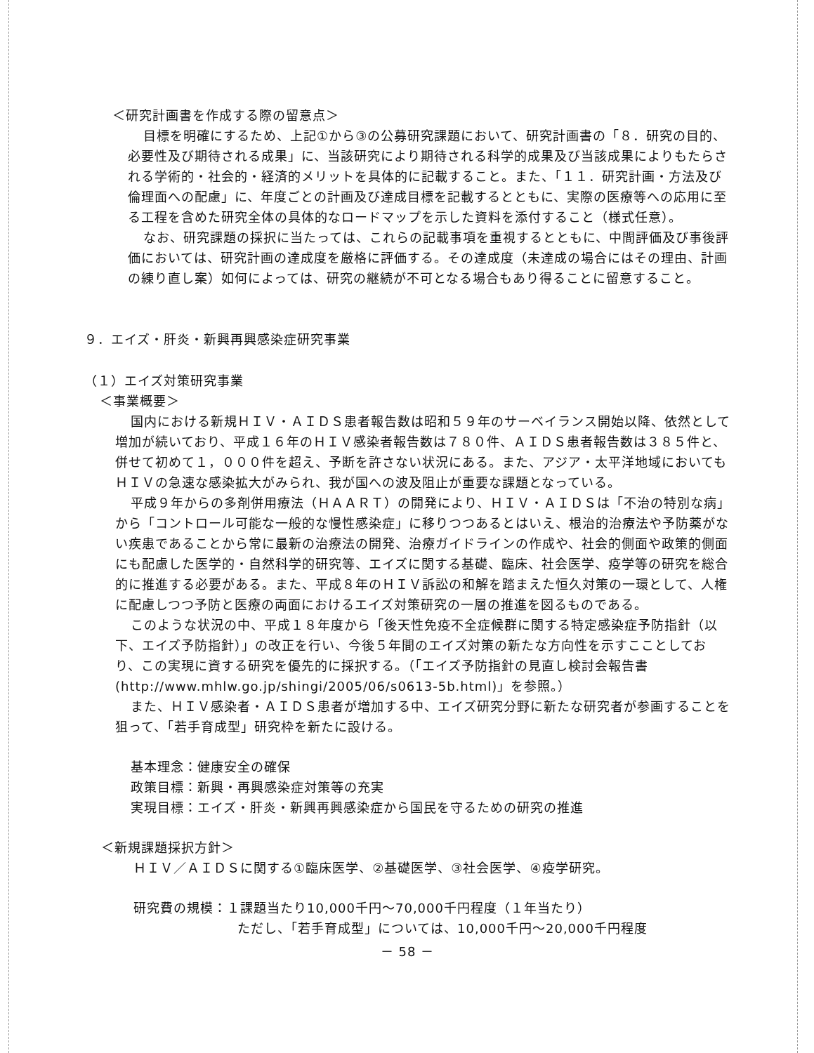＜研究計画書を作成する際の留意点＞
目標を明確にするため、上記①から③の公募研究課題において、研究計画書の「８．研究の目的、必要性及び期待される成果」に、当該研究により期待される科学的成果及び当該成果によりもたらされる学術的・社会的・経済的メリットを具体的に記載すること。また、「１１．研究計画・方法及び倫理面への配慮」に、年度ごとの計画及び達成目標を記載するとともに、実際の医療等への応用に至る工程を含めた研究全体の具体的なロードマップを示した資料を添付すること（様式任意）。
なお、研究課題の採択に当たっては、これらの記載事項を重視するとともに、中間評価及び事後評価においては、研究計画の達成度を厳格に評価する。その達成度（未達成の場合にはその理由、計画の練り直し案）如何によっては、研究の継続が不可となる場合もあり得ることに留意すること。
９．エイズ・肝炎・新興再興感染症研究事業
（１）エイズ対策研究事業
＜事業概要＞
国内における新規ＨＩＶ・ＡＩＤＳ患者報告数は昭和５９年のサーベイランス開始以降、依然として増加が続いており、平成１６年のＨＩＶ感染者報告数は７８０件、ＡＩＤＳ患者報告数は３８５件と、併せて初めて１，０００件を超え、予断を許さない状況にある。また、アジア・太平洋地域においてもＨＩＶの急速な感染拡大がみられ、我が国への波及阻止が重要な課題となっている。
平成９年からの多剤併用療法（ＨＡＡＲＴ）の開発により、ＨＩＶ・ＡＩＤＳは「不治の特別な病」から「コントロール可能な一般的な慢性感染症」に移りつつあるとはいえ、根治的治療法や予防薬がない疾患であることから常に最新の治療法の開発、治療ガイドラインの作成や、社会的側面や政策的側面にも配慮した医学的・自然科学的研究等、エイズに関する基礎、臨床、社会医学、疫学等の研究を総合的に推進する必要がある。また、平成８年のＨＩＶ訴訟の和解を踏まえた恒久対策の一環として、人権に配慮しつつ予防と医療の両面におけるエイズ対策研究の一層の推進を図るものである。
このような状況の中、平成１８年度から「後天性免疫不全症候群に関する特定感染症予防指針（以下、エイズ予防指針）」の改正を行い、今後５年間のエイズ対策の新たな方向性を示すこことしており、この実現に資する研究を優先的に採択する。（「エイズ予防指針の見直し検討会報告書(http://www.mhlw.go.jp/shingi/2005/06/s0613-5b.html)」を参照。）
また、ＨＩＶ感染者・ＡＩＤＳ患者が増加する中、エイズ研究分野に新たな研究者が参画することを狙って、「若手育成型」研究枠を新たに設ける。
基本理念：健康安全の確保
政策目標：新興・再興感染症対策等の充実
実現目標：エイズ・肝炎・新興再興感染症から国民を守るための研究の推進
＜新規課題採択方針＞
ＨＩＶ／ＡＩＤＳに関する①臨床医学、②基礎医学、③社会医学、④疫学研究。
研究費の規模：１課題当たり10,000千円～70,000千円程度（１年当たり）
ただし、「若手育成型」については、10,000千円～20,000千円程度
－ 58 －